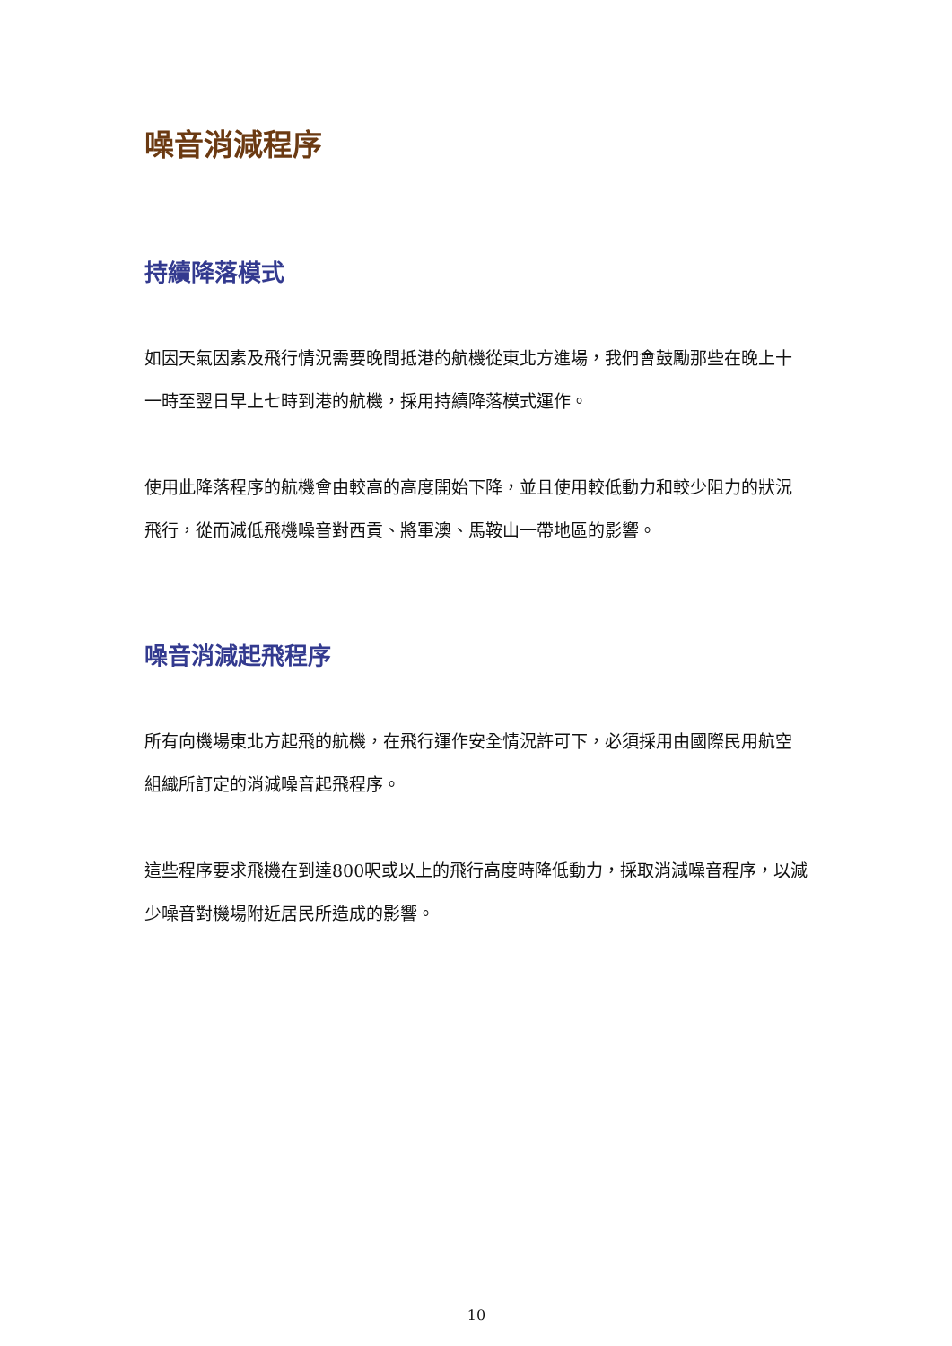噪音消減程序
持續降落模式
如因天氣因素及飛行情況需要晚間抵港的航機從東北方進場，我們會鼓勵那些在晚上十一時至翌日早上七時到港的航機，採用持續降落模式運作。
使用此降落程序的航機會由較高的高度開始下降，並且使用較低動力和較少阻力的狀況飛行，從而減低飛機噪音對西貢、將軍澳、馬鞍山一帶地區的影響。
噪音消減起飛程序
所有向機場東北方起飛的航機，在飛行運作安全情況許可下，必須採用由國際民用航空組織所訂定的消減噪音起飛程序。
這些程序要求飛機在到達800呎或以上的飛行高度時降低動力，採取消減噪音程序，以減少噪音對機場附近居民所造成的影響。
10